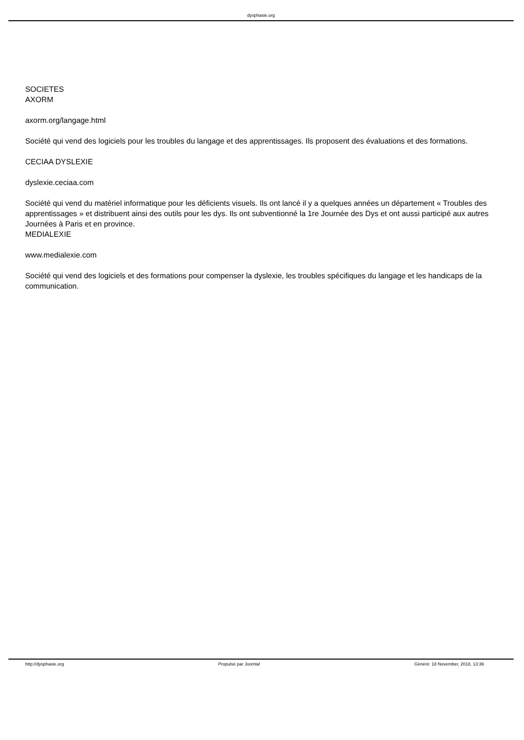dysphasie.org
SOCIETES
AXORM
axorm.org/langage.html
Société qui vend des logiciels pour les troubles du langage et des apprentissages. Ils proposent des évaluations et des formations.
CECIAA DYSLEXIE
dyslexie.ceciaa.com
Société qui vend du matériel informatique pour les déficients visuels. Ils ont lancé il y a quelques années un département « Troubles des apprentissages » et distribuent ainsi des outils pour les dys. Ils ont subventionné la 1re Journée des Dys et ont aussi participé aux autres Journées à Paris et en province.
MEDIALEXIE
www.medialexie.com
Société qui vend des logiciels et des formations pour compenser la dyslexie, les troubles spécifiques du langage et les handicaps de la communication.
http://dysphasie.org Propulsé par Joomla! Généré: 18 November, 2018, 13:36